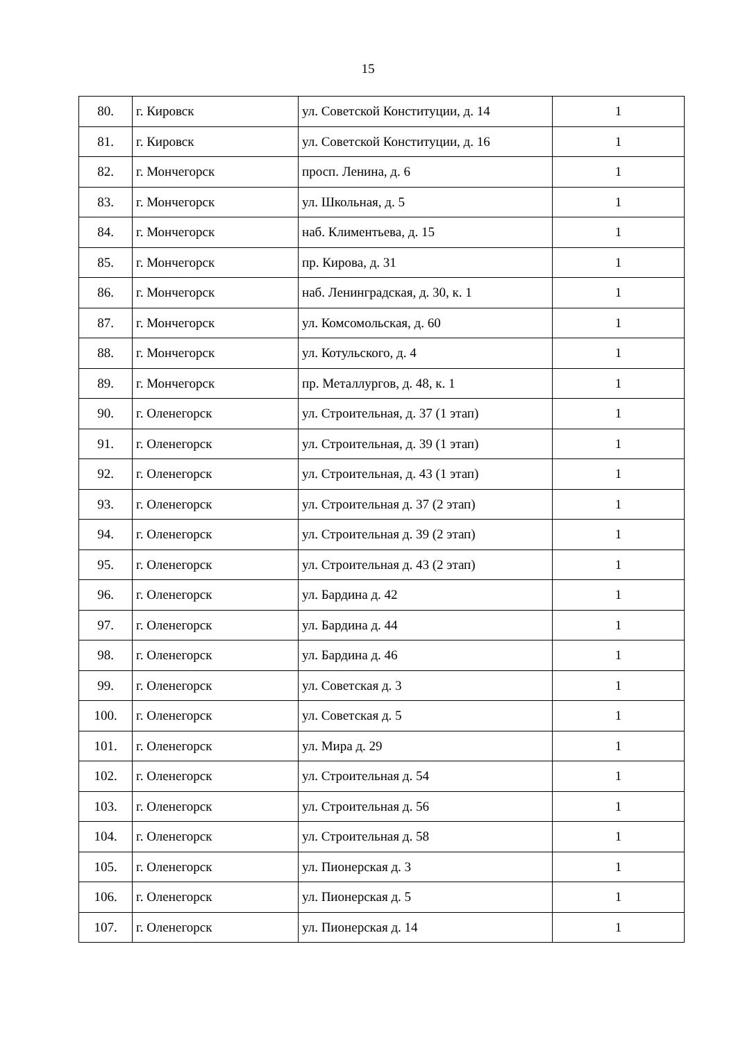15
| 80. | г. Кировск | ул. Советской Конституции, д. 14 | 1 |
| 81. | г. Кировск | ул. Советской Конституции, д. 16 | 1 |
| 82. | г. Мончегорск | просп. Ленина, д. 6 | 1 |
| 83. | г. Мончегорск | ул. Школьная, д. 5 | 1 |
| 84. | г. Мончегорск | наб. Климентьева, д. 15 | 1 |
| 85. | г. Мончегорск | пр. Кирова, д. 31 | 1 |
| 86. | г. Мончегорск | наб. Ленинградская, д. 30, к. 1 | 1 |
| 87. | г. Мончегорск | ул. Комсомольская, д. 60 | 1 |
| 88. | г. Мончегорск | ул. Котульского, д. 4 | 1 |
| 89. | г. Мончегорск | пр. Металлургов, д. 48, к. 1 | 1 |
| 90. | г. Оленегорск | ул. Строительная, д. 37 (1 этап) | 1 |
| 91. | г. Оленегорск | ул. Строительная, д. 39 (1 этап) | 1 |
| 92. | г. Оленегорск | ул. Строительная, д. 43 (1 этап) | 1 |
| 93. | г. Оленегорск | ул. Строительная д. 37 (2 этап) | 1 |
| 94. | г. Оленегорск | ул. Строительная д. 39 (2 этап) | 1 |
| 95. | г. Оленегорск | ул. Строительная д. 43 (2 этап) | 1 |
| 96. | г. Оленегорск | ул. Бардина д. 42 | 1 |
| 97. | г. Оленегорск | ул. Бардина д. 44 | 1 |
| 98. | г. Оленегорск | ул. Бардина д. 46 | 1 |
| 99. | г. Оленегорск | ул. Советская д. 3 | 1 |
| 100. | г. Оленегорск | ул. Советская д. 5 | 1 |
| 101. | г. Оленегорск | ул. Мира д. 29 | 1 |
| 102. | г. Оленегорск | ул. Строительная д. 54 | 1 |
| 103. | г. Оленегорск | ул. Строительная д. 56 | 1 |
| 104. | г. Оленегорск | ул. Строительная д. 58 | 1 |
| 105. | г. Оленегорск | ул. Пионерская д. 3 | 1 |
| 106. | г. Оленегорск | ул. Пионерская д. 5 | 1 |
| 107. | г. Оленегорск | ул. Пионерская д. 14 | 1 |